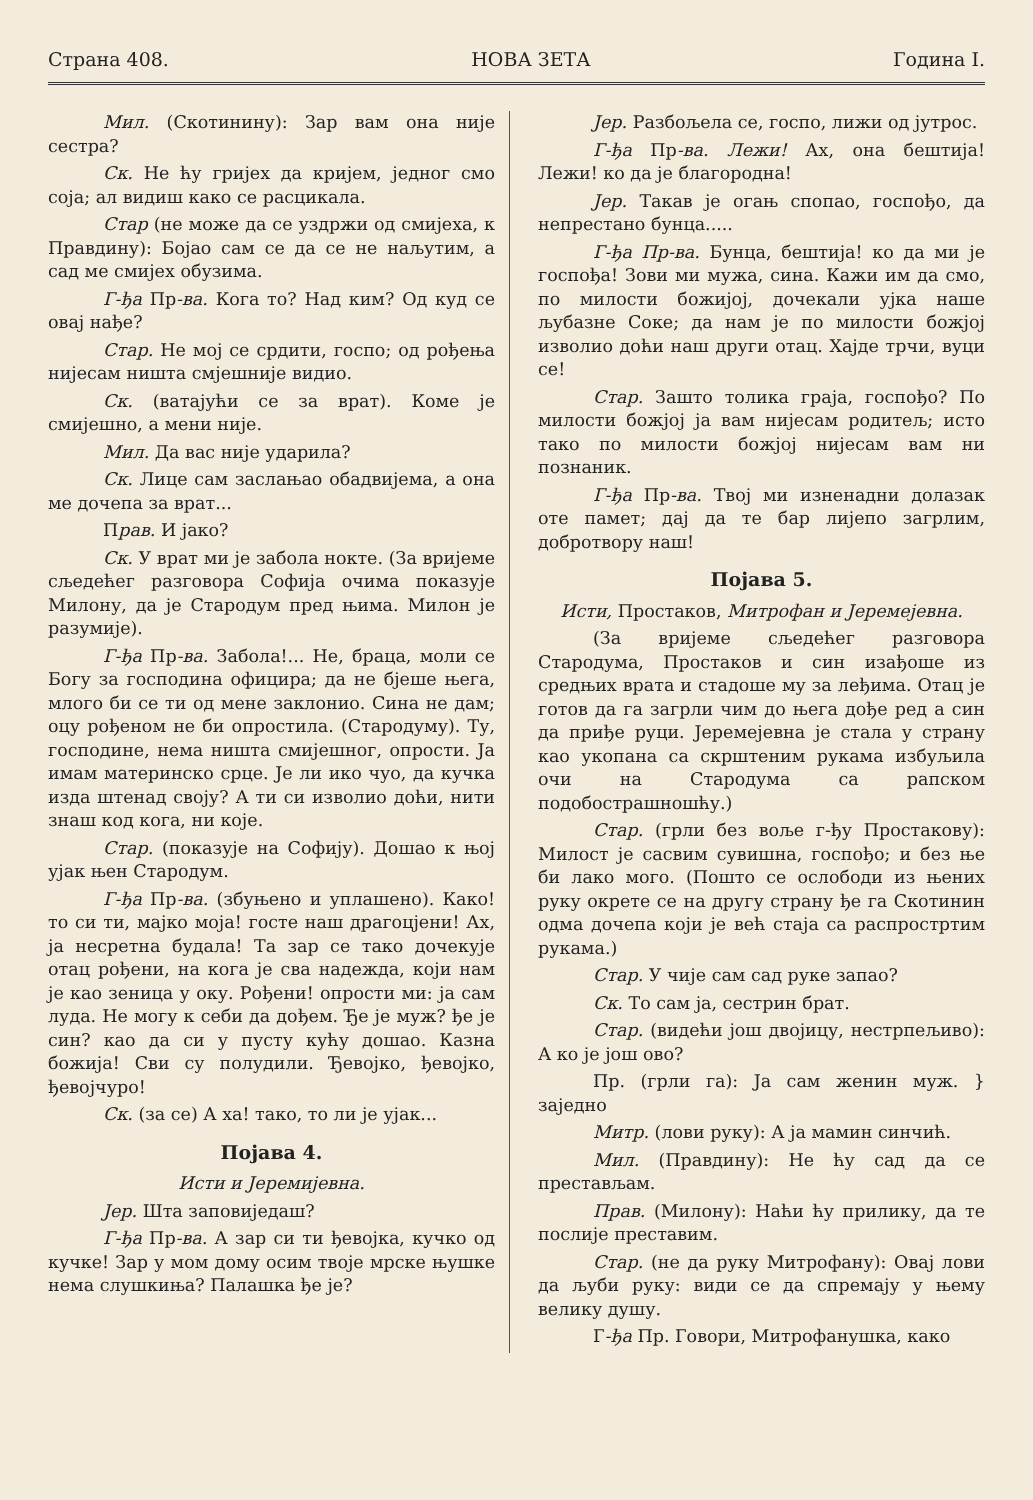Страна 408. НОВА ЗЕТА Година I.
Мил. (Скотинину): Зар вам она није сестра?
Ск. Не ћу гријех да кријем, једног смо соја; ал видиш како се расцикала.
Стар (не може да се уздржи од смијеха, к Правдину): Бојао сам се да се не наљутим, а сад ме смијех обузима.
Г-ђа Пр-ва. Кога то? Над ким? Од куд се овај нађе?
Стар. Не мој се срдити, госпо; од рођења нијесам ништа смјешније видио.
Ск. (ватајући се за врат). Коме је смијешно, а мени није.
Мил. Да вас није ударила?
Ск. Лице сам заслањао обадвијема, а она ме дочепа за врат...
Прав. И јако?
Ск. У врат ми је забола нокте. (За вријеме сљедећег разговора Софија очима показује Милону, да је Стародум пред њима. Милон је разумије).
Г-ђа Пр-ва. Забола!... Не, браца, моли се Богу за господина официра; да не бјеше њега, млого би се ти од мене заклонио. Сина не дам; оцу рођеном не би опростила. (Стародуму). Ту, господине, нема ништа смијешног, опрости. Ја имам материнско срце. Је ли ико чуо, да кучка изда штенад своју? А ти си изволио доћи, нити знаш код кога, ни које.
Стар. (показује на Софију). Дошао к њој ујак њен Стародум.
Г-ђа Пр-ва. (збуњено и уплашено). Како! то си ти, мајко моја! госте наш драгоцјени! Ах, ја несретна будала! Та зар се тако дочекује отац рођени, на кога је сва надежда, који нам је као зеница у оку. Рођени! опрости ми: ја сам луда. Не могу к себи да дођем. Ђе је муж? ђе је син? као да си у пусту кућу дошао. Казна божија! Сви су полудили. Ђевојко, ђевојко, ђевојчуро!
Ск. (за се) А ха! тако, то ли је ујак...
Појава 4.
Исти и Јеремијевна.
Јер. Шта заповиједаш?
Г-ђа Пр-ва. А зар си ти ђевојка, кучко од кучке! Зар у мом дому осим твоје мрске њушке нема слушкиња? Палашка ђе је?
Јер. Разбољела се, госпо, лижи од јутрос.
Г-ђа Пр-ва. Лежи! Ах, она бештија! Лежи! ко да је благородна!
Јер. Такав је огањ спопао, госпођо, да непрестано бунца.....
Г-ђа Пр-ва. Бунца, бештија! ко да ми је госпођа! Зови ми мужа, сина. Кажи им да смо, по милости божијој, дочекали ујка наше љубазне Соке; да нам је по милости божјој изволио доћи наш други отац. Хајде трчи, вуци се!
Стар. Зашто толика граја, госпођо? По милости божјој ја вам нијесам родитељ; исто тако по милости божјој нијесам вам ни познаник.
Г-ђа Пр-ва. Твој ми изненадни долазак оте памет; дај да те бар лијепо загрлим, добротвору наш!
Појава 5.
Исти, Простаков, Митрофан и Јеремејевна.
(За вријеме сљедећег разговора Стародума, Простаков и син изађоше из средњих врата и стадоше му за леђима. Отац је готов да га загрли чим до њега дође ред а син да приђе руци. Јеремејевна је стала у страну као укопана са скрштеним рукама избуљила очи на Стародума са рапском подобострашношћу.)
Стар. (грли без воље г-ђу Простакову): Милост је сасвим сувишна, госпођо; и без ње би лако мого. (Пошто се ослободи из њених руку окрете се на другу страну ђе га Скотинин одма дочепа који је већ стаја са распростртим рукама.)
Стар. У чије сам сад руке запао?
Ск. То сам ја, сестрин брат.
Стар. (видећи још двојицу, нестрпељиво): А ко је још ово?
Пр. (грли га): Ја сам женин муж. } заједно
Митр. (лови руку): А ја мамин синчић.
Мил. (Правдину): Не ћу сад да се престављам.
Прав. (Милону): Наћи ћу прилику, да те послије преставим.
Стар. (не да руку Митрофану): Овај лови да љуби руку: види се да спремају у њему велику душу.
Г-ђа Пр. Говори, Митрофанушка, како